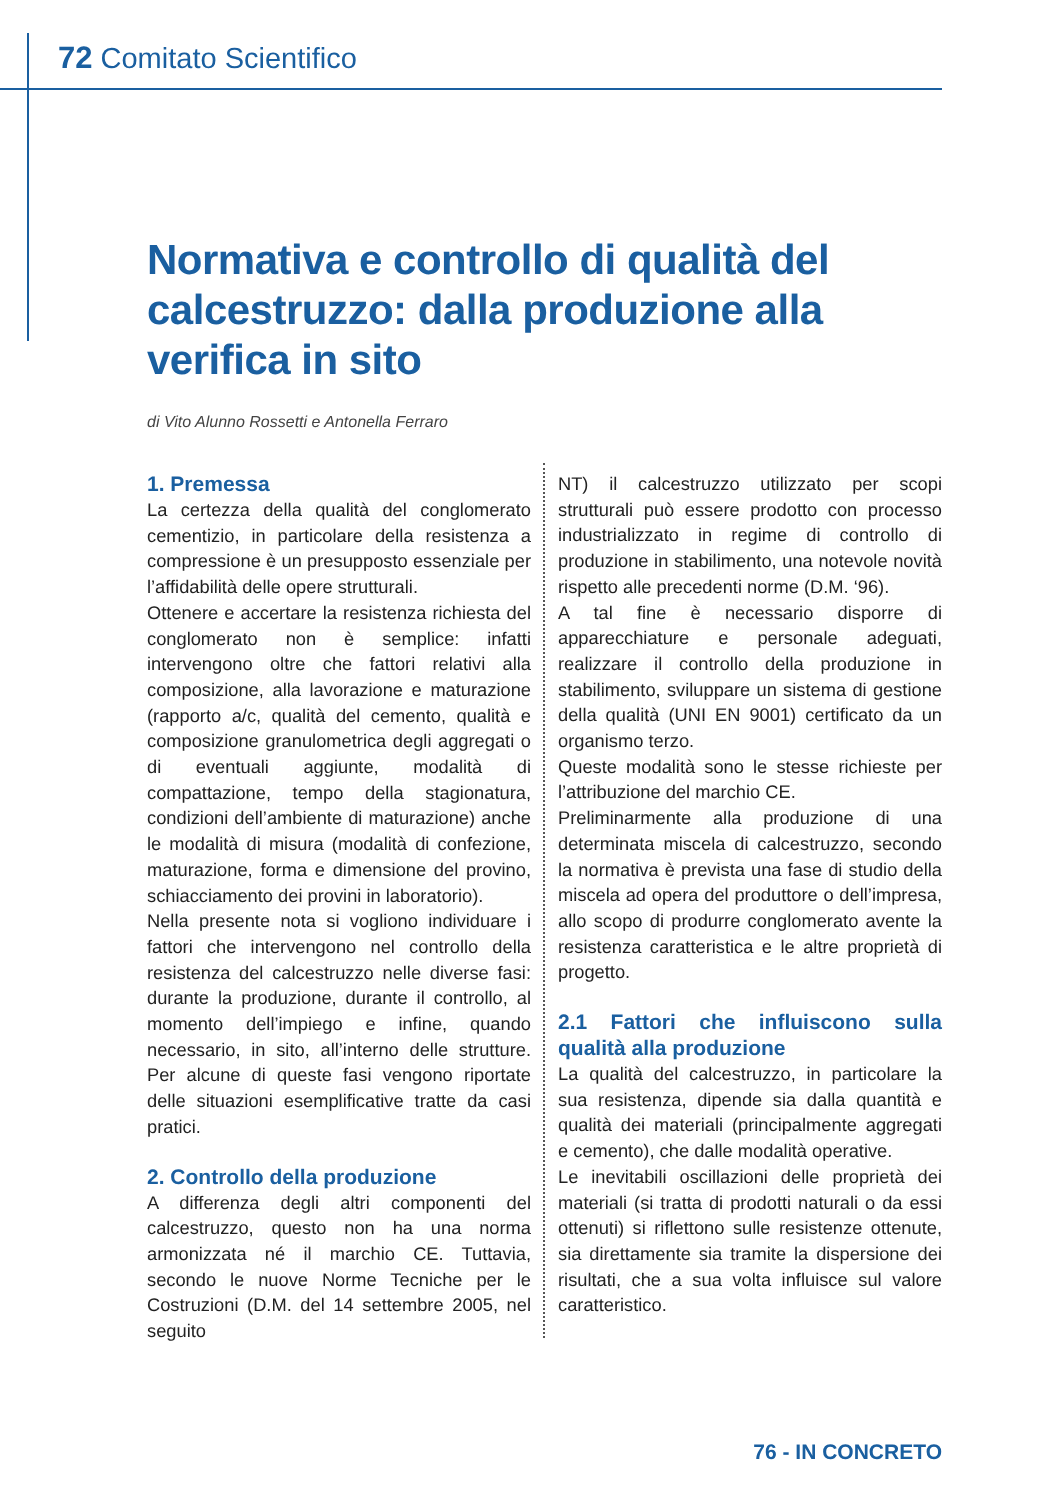72 Comitato Scientifico
Normativa e controllo di qualità del calcestruzzo: dalla produzione alla verifica in sito
di Vito Alunno Rossetti e Antonella Ferraro
1. Premessa
La certezza della qualità del conglomerato cementizio, in particolare della resistenza a compressione è un presupposto essenziale per l’affidabilità delle opere strutturali.
Ottenere e accertare la resistenza richiesta del conglomerato non è semplice: infatti intervengono oltre che fattori relativi alla composizione, alla lavorazione e maturazione (rapporto a/c, qualità del cemento, qualità e composizione granulometrica degli aggregati o di eventuali aggiunte, modalità di compattazione, tempo della stagionatura, condizioni dell’ambiente di maturazione) anche le modalità di misura (modalità di confezione, maturazione, forma e dimensione del provino, schiacciamento dei provini in laboratorio).
Nella presente nota si vogliono individuare i fattori che intervengono nel controllo della resistenza del calcestruzzo nelle diverse fasi: durante la produzione, durante il controllo, al momento dell’impiego e infine, quando necessario, in sito, all’interno delle strutture. Per alcune di queste fasi vengono riportate delle situazioni esemplificative tratte da casi pratici.
2. Controllo della produzione
A differenza degli altri componenti del calcestruzzo, questo non ha una norma armonizzata né il marchio CE. Tuttavia, secondo le nuove Norme Tecniche per le Costruzioni (D.M. del 14 settembre 2005, nel seguito
NT) il calcestruzzo utilizzato per scopi strutturali può essere prodotto con processo industrializzato in regime di controllo di produzione in stabilimento, una notevole novità rispetto alle precedenti norme (D.M. ‘96).
A tal fine è necessario disporre di apparecchiature e personale adeguati, realizzare il controllo della produzione in stabilimento, sviluppare un sistema di gestione della qualità (UNI EN 9001) certificato da un organismo terzo.
Queste modalità sono le stesse richieste per l’attribuzione del marchio CE.
Preliminarmente alla produzione di una determinata miscela di calcestruzzo, secondo la normativa è prevista una fase di studio della miscela ad opera del produttore o dell’impresa, allo scopo di produrre conglomerato avente la resistenza caratteristica e le altre proprietà di progetto.
2.1 Fattori che influiscono sulla qualità alla produzione
La qualità del calcestruzzo, in particolare la sua resistenza, dipende sia dalla quantità e qualità dei materiali (principalmente aggregati e cemento), che dalle modalità operative.
Le inevitabili oscillazioni delle proprietà dei materiali (si tratta di prodotti naturali o da essi ottenuti) si riflettono sulle resistenze ottenute, sia direttamente sia tramite la dispersione dei risultati, che a sua volta influisce sul valore caratteristico.
76 - IN CONCRETO